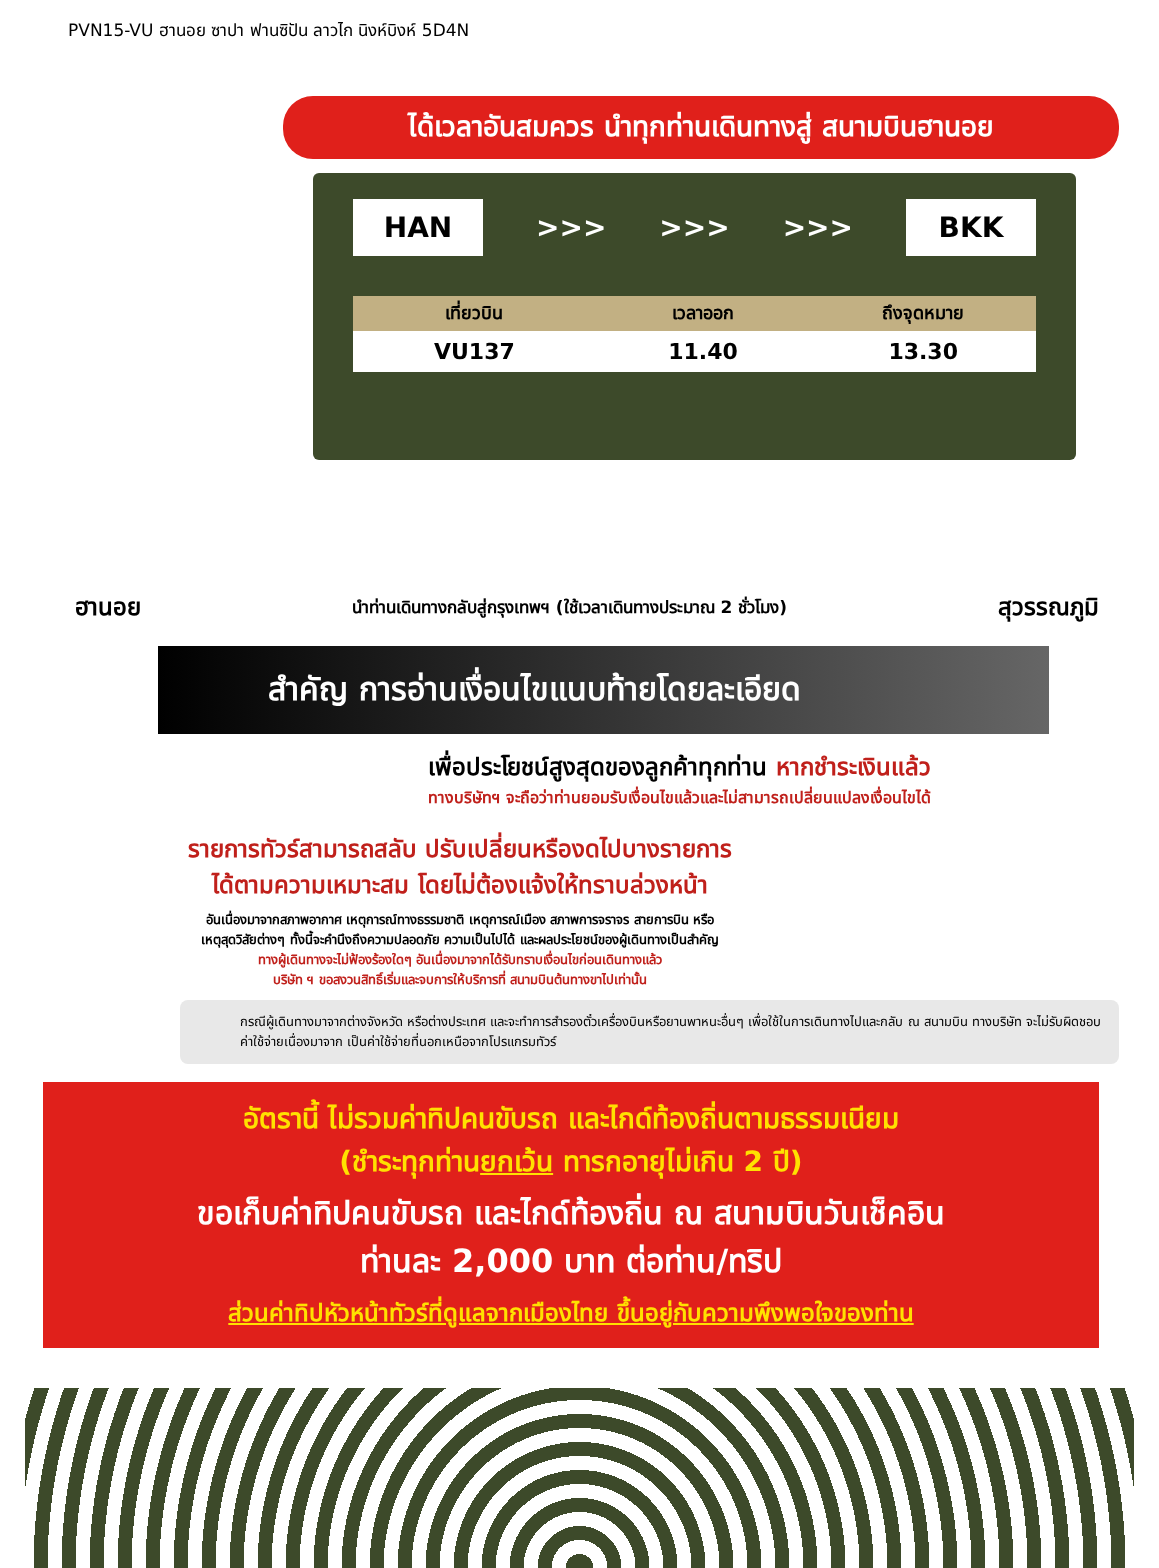PVN15-VU ฮานอย ซาปา ฟานซิปัน ลาวไก นิงห์บิงห์ 5D4N
ได้เวลาอันสมควร นำทุกท่านเดินทางสู่ สนามบินฮานอย
HAN
>>> >>> >>>
BKK
| เที่ยวบิน | เวลาออก | ถึงจุดหมาย |
| --- | --- | --- |
| VU137 | 11.40 | 13.30 |
ฮานอย นำท่านเดินทางกลับสู่กรุงเทพฯ (ใช้เวลาเดินทางประมาณ 2 ชั่วโมง) สุวรรณภูมิ
สำคัญ การอ่านเงื่อนไขแนบท้ายโดยละเอียด
เพื่อประโยชน์สูงสุดของลูกค้าทุกท่าน หากชำระเงินแล้ว
ทางบริษัทฯ จะถือว่าท่านยอมรับเงื่อนไขแล้วและไม่สามารถเปลี่ยนแปลงเงื่อนไขได้
รายการทัวร์สามารถสลับ ปรับเปลี่ยนหรืองดไปบางรายการ
ได้ตามความเหมาะสม โดยไม่ต้องแจ้งให้ทราบล่วงหน้า
อันเนื่องมาจากสภาพอากาศ เหตุการณ์ทางธรรมชาติ เหตุการณ์เมือง สภาพการจราจร สายการบิน หรือ
เหตุสุดวิสัยต่างๆ ทั้งนี้จะคำนึงถึงความปลอดภัย ความเป็นไปได้ และผลประโยชน์ของผู้เดินทางเป็นสำคัญ
ทางผู้เดินทางจะไม่ฟ้องร้องใดๆ อันเนื่องมาจากได้รับทราบเงื่อนไขก่อนเดินทางแล้ว
บริษัท ฯ ขอสงวนสิทธิ์เริ่มและจบการให้บริการที่ สนามบินต้นทางขาไปเท่านั้น
กรณีผู้เดินทางมาจากต่างจังหวัด หรือต่างประเทศ และจะทำการสำรองตั๋วเครื่องบินหรือยานพาหนะอื่นๆ เพื่อใช้ในการเดินทางไปและกลับ ณ สนามบิน ทางบริษัท จะไม่รับผิดชอบค่าใช้จ่ายเนื่องมาจาก เป็นค่าใช้จ่ายที่นอกเหนือจากโปรแกรมทัวร์
อัตรานี้ ไม่รวมค่าทิปคนขับรถ และไกด์ท้องถิ่นตามธรรมเนียม
(ชำระทุกท่านยกเว้น ทารกอายุไม่เกิน 2 ปี)
ขอเก็บค่าทิปคนขับรถ และไกด์ท้องถิ่น ณ สนามบินวันเช็คอิน
ท่านละ 2,000 บาท ต่อท่าน/ทริป
ส่วนค่าทิปหัวหน้าทัวร์ที่ดูแลจากเมืองไทย ขึ้นอยู่กับความพึงพอใจของท่าน